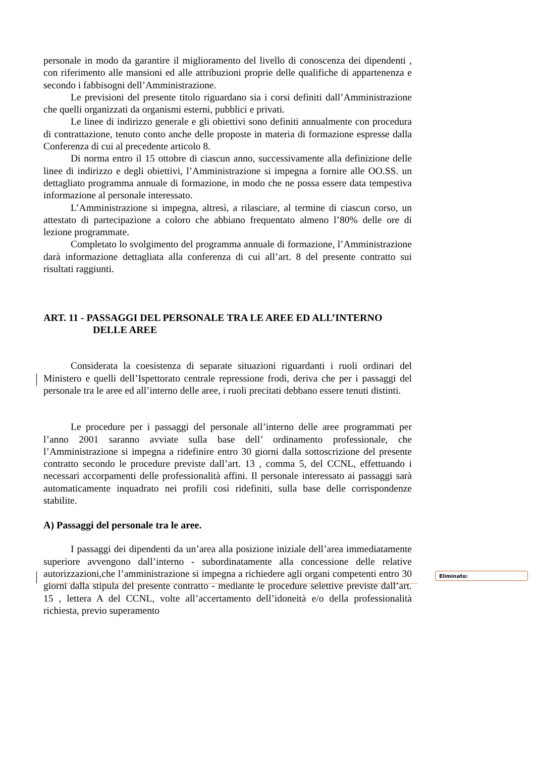personale in modo da garantire il miglioramento del livello di conoscenza dei dipendenti , con riferimento alle mansioni ed alle attribuzioni proprie delle qualifiche di appartenenza e secondo i fabbisogni dell’Amministrazione.
Le previsioni del presente titolo riguardano sia i corsi definiti dall’Amministrazione che quelli organizzati da organismi esterni, pubblici e privati.
Le linee di indirizzo generale e gli obiettivi sono definiti annualmente con procedura di contrattazione, tenuto conto anche delle proposte in materia di formazione espresse dalla Conferenza di cui al precedente articolo 8.
Di norma entro il 15 ottobre di ciascun anno, successivamente alla definizione delle linee di indirizzo e degli obiettivi, l’Amministrazione si impegna a fornire alle OO.SS. un dettagliato programma annuale di formazione, in modo che ne possa essere data tempestiva informazione al personale interessato.
L’Amministrazione si impegna, altresì, a rilasciare, al termine di ciascun corso, un attestato di partecipazione a coloro che abbiano frequentato almeno l’80% delle ore di lezione programmate.
Completato lo svolgimento del programma annuale di formazione, l’Amministrazione darà informazione dettagliata alla conferenza di cui all’art. 8 del presente contratto sui risultati raggiunti.
ART. 11 - PASSAGGI DEL PERSONALE TRA LE AREE ED ALL’INTERNO
DELLE AREE
Considerata la coesistenza di separate situazioni riguardanti i ruoli ordinari del Ministero e quelli dell’Ispettorato centrale repressione frodi, deriva che per i passaggi del personale tra le aree ed all’interno delle aree, i ruoli precitati debbano essere tenuti distinti.
Le procedure per i passaggi del personale all’interno delle aree programmati per l’anno 2001 saranno avviate sulla base dell’ ordinamento professionale, che l’Amministrazione si impegna a ridefinire entro 30 giorni dalla sottoscrizione del presente contratto secondo le procedure previste dall’art. 13 , comma 5, del CCNL, effettuando i necessari accorpamenti delle professionalità affini. Il personale interessato ai passaggi sarà automaticamente inquadrato nei profili così ridefiniti, sulla base delle corrispondenze stabilite.
A) Passaggi del personale tra le aree.
I passaggi dei dipendenti da un’area alla posizione iniziale dell’area immediatamente superiore avvengono dall’interno - subordinatamente alla concessione delle relative autorizzazioni,che l’amministrazione si impegna a richiedere agli organi competenti entro 30 giorni dalla stipula del presente contratto - mediante le procedure selettive previste dall’art. 15 , lettera A del CCNL, volte all’accertamento dell’idoneità e/o della professionalità richiesta, previo superamento
Eliminato: